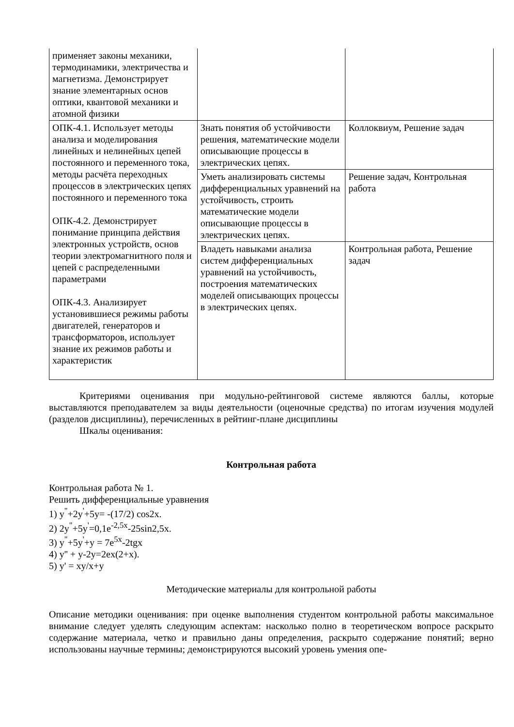| применяет законы механики, термодинамики, электричества и магнетизма. Демонстрирует знание элементарных основ оптики, квантовой механики и атомной физики | | |
| ОПК-4.1. Использует методы анализа и моделирования линейных и нелинейных цепей постоянного и переменного тока, методы расчёта переходных процессов в электрических цепях постоянного и переменного тока ОПК-4.2. Демонстрирует понимание принципа действия электронных устройств, основ теории электромагнитного поля и цепей с распределенными параметрами ОПК-4.3. Анализирует установившиеся режимы работы двигателей, генераторов и трансформаторов, использует знание их режимов работы и характеристик | Знать понятия об устойчивости решения, математические модели описывающие процессы в электрических цепях. | Коллоквиум, Решение задач |
| | Уметь анализировать системы дифференциальных уравнений на устойчивость, строить математические модели описывающие процессы в электрических цепях. | Решение задач, Контрольная работа |
| | Владеть навыками анализа систем дифференциальных уравнений на устойчивость, построения математических моделей описывающих процессы в электрических цепях. | Контрольная работа, Решение задач |
Критериями оценивания при модульно-рейтинговой системе являются баллы, которые выставляются преподавателем за виды деятельности (оценочные средства) по итогам изучения модулей (разделов дисциплины), перечисленных в рейтинг-плане дисциплины
Шкалы оценивания:
Контрольная работа
Контрольная работа № 1.
Решить дифференциальные уравнения
1) y<sup>"</sup>+2y<sup>'</sup>+5y= -(17/2) cos2x.
2) 2y<sup>"</sup>+5y<sup>'</sup>=0,1e<sup>-2,5x</sup>-25sin2,5x.
3) y<sup>"</sup>+5y<sup>'</sup>+y = 7e<sup>5x</sup>-2tgx
4) y'' + y-2y=2ex(2+x).
5) y' = xy/x+y
Методические материалы для контрольной работы
Описание методики оценивания: при оценке выполнения студентом контрольной работы максимальное внимание следует уделять следующим аспектам: насколько полно в теоретическом вопросе раскрыто содержание материала, четко и правильно даны определения, раскрыто содержание понятий; верно использованы научные термины; демонстрируются высокий уровень умения опе-